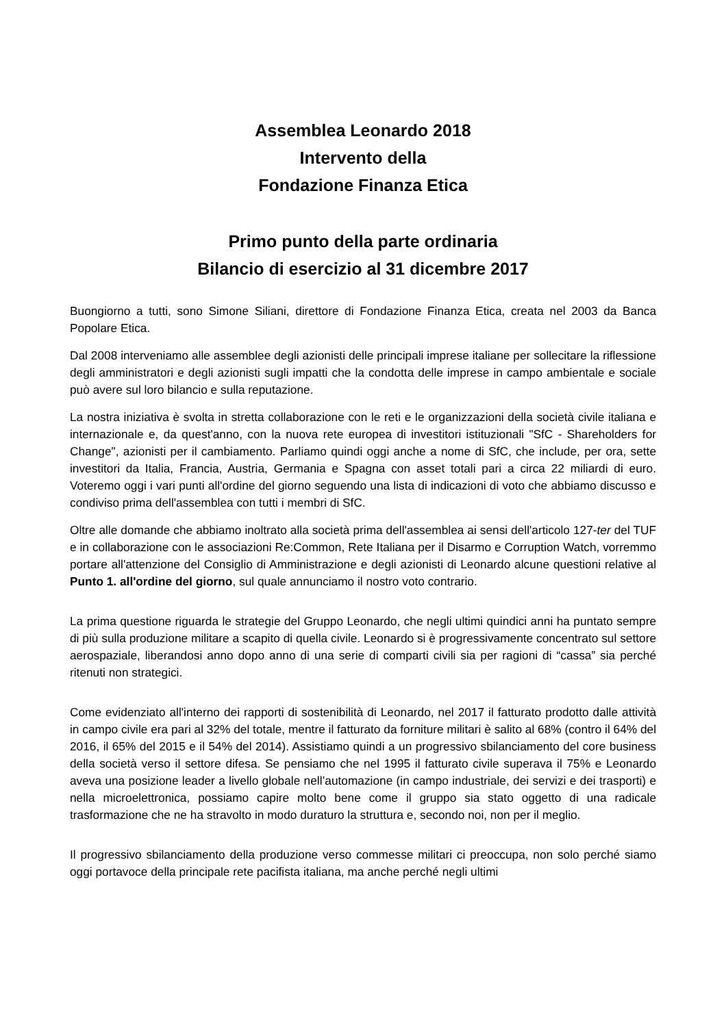Assemblea Leonardo 2018
Intervento della
Fondazione Finanza Etica
Primo punto della parte ordinaria
Bilancio di esercizio al 31 dicembre 2017
Buongiorno a tutti, sono Simone Siliani, direttore di Fondazione Finanza Etica, creata nel 2003 da Banca Popolare Etica.
Dal 2008 interveniamo alle assemblee degli azionisti delle principali imprese italiane per sollecitare la riflessione degli amministratori e degli azionisti sugli impatti che la condotta delle imprese in campo ambientale e sociale può avere sul loro bilancio e sulla reputazione.
La nostra iniziativa è svolta in stretta collaborazione con le reti e le organizzazioni della società civile italiana e internazionale e, da quest'anno, con la nuova rete europea di investitori istituzionali "SfC - Shareholders for Change", azionisti per il cambiamento. Parliamo quindi oggi anche a nome di SfC, che include, per ora, sette investitori da Italia, Francia, Austria, Germania e Spagna con asset totali pari a circa 22 miliardi di euro. Voteremo oggi i vari punti all'ordine del giorno seguendo una lista di indicazioni di voto che abbiamo discusso e condiviso prima dell'assemblea con tutti i membri di SfC.
Oltre alle domande che abbiamo inoltrato alla società prima dell'assemblea ai sensi dell'articolo 127-ter del TUF e in collaborazione con le associazioni Re:Common, Rete Italiana per il Disarmo e Corruption Watch, vorremmo portare all'attenzione del Consiglio di Amministrazione e degli azionisti di Leonardo alcune questioni relative al Punto 1. all'ordine del giorno, sul quale annunciamo il nostro voto contrario.
La prima questione riguarda le strategie del Gruppo Leonardo, che negli ultimi quindici anni ha puntato sempre di più sulla produzione militare a scapito di quella civile. Leonardo si è progressivamente concentrato sul settore aerospaziale, liberandosi anno dopo anno di una serie di comparti civili sia per ragioni di “cassa” sia perché ritenuti non strategici.
Come evidenziato all'interno dei rapporti di sostenibilità di Leonardo, nel 2017 il fatturato prodotto dalle attività in campo civile era pari al 32% del totale, mentre il fatturato da forniture militari è salito al 68% (contro il 64% del 2016, il 65% del 2015 e il 54% del 2014). Assistiamo quindi a un progressivo sbilanciamento del core business della società verso il settore difesa. Se pensiamo che nel 1995 il fatturato civile superava il 75% e Leonardo aveva una posizione leader a livello globale nell’automazione (in campo industriale, dei servizi e dei trasporti) e nella microelettronica, possiamo capire molto bene come il gruppo sia stato oggetto di una radicale trasformazione che ne ha stravolto in modo duraturo la struttura e, secondo noi, non per il meglio.
Il progressivo sbilanciamento della produzione verso commesse militari ci preoccupa, non solo perché siamo oggi portavoce della principale rete pacifista italiana, ma anche perché negli ultimi